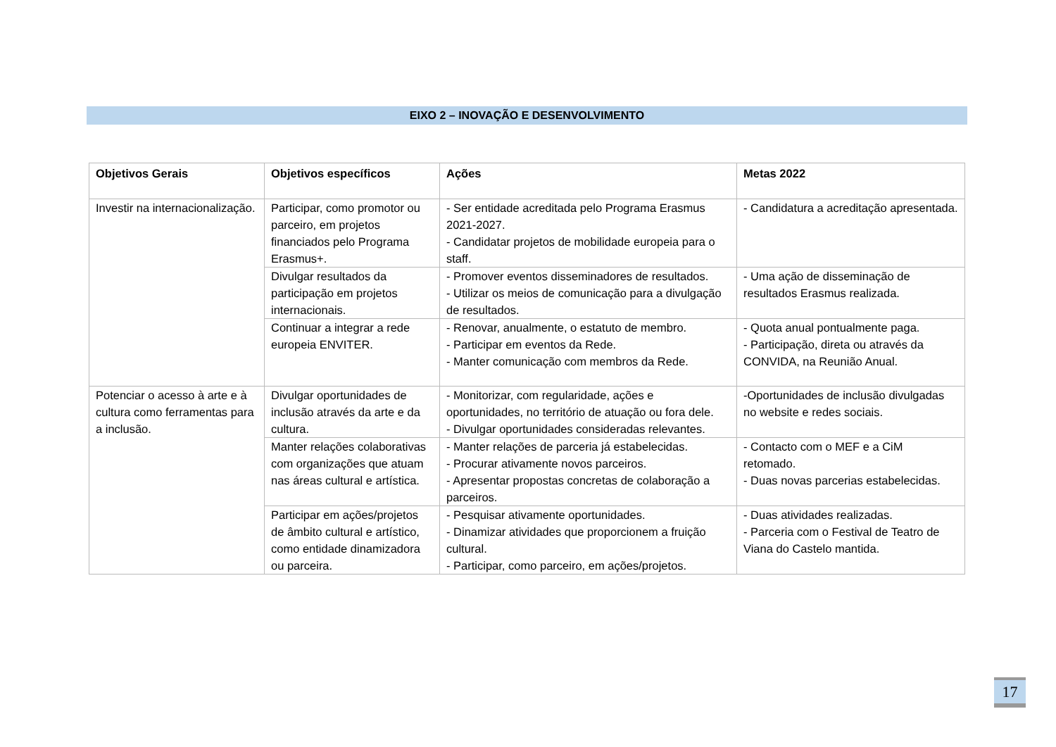EIXO 2 – INOVAÇÃO E DESENVOLVIMENTO
| Objetivos Gerais | Objetivos específicos | Ações | Metas 2022 |
| --- | --- | --- | --- |
| Investir na internacionalização. | Participar, como promotor ou parceiro, em projetos financiados pelo Programa Erasmus+. | - Ser entidade acreditada pelo Programa Erasmus 2021-2027. - Candidatar projetos de mobilidade europeia para o staff. | - Candidatura a acreditação apresentada. |
| | Divulgar resultados da participação em projetos internacionais. | - Promover eventos disseminadores de resultados. - Utilizar os meios de comunicação para a divulgação de resultados. | - Uma ação de disseminação de resultados Erasmus realizada. |
| | Continuar a integrar a rede europeia ENVITER. | - Renovar, anualmente, o estatuto de membro. - Participar em eventos da Rede. - Manter comunicação com membros da Rede. | - Quota anual pontualmente paga. - Participação, direta ou através da CONVIDA, na Reunião Anual. |
| Potenciar o acesso à arte e à cultura como ferramentas para a inclusão. | Divulgar oportunidades de inclusão através da arte e da cultura. | - Monitorizar, com regularidade, ações e oportunidades, no território de atuação ou fora dele. - Divulgar oportunidades consideradas relevantes. | -Oportunidades de inclusão divulgadas no website e redes sociais. |
| | Manter relações colaborativas com organizações que atuam nas áreas cultural e artística. | - Manter relações de parceria já estabelecidas. - Procurar ativamente novos parceiros. - Apresentar propostas concretas de colaboração a parceiros. | - Contacto com o MEF e a CiM retomado. - Duas novas parcerias estabelecidas. |
| | Participar em ações/projetos de âmbito cultural e artístico, como entidade dinamizadora ou parceira. | - Pesquisar ativamente oportunidades. - Dinamizar atividades que proporcionem a fruição cultural. - Participar, como parceiro, em ações/projetos. | - Duas atividades realizadas. - Parceria com o Festival de Teatro de Viana do Castelo mantida. |
17